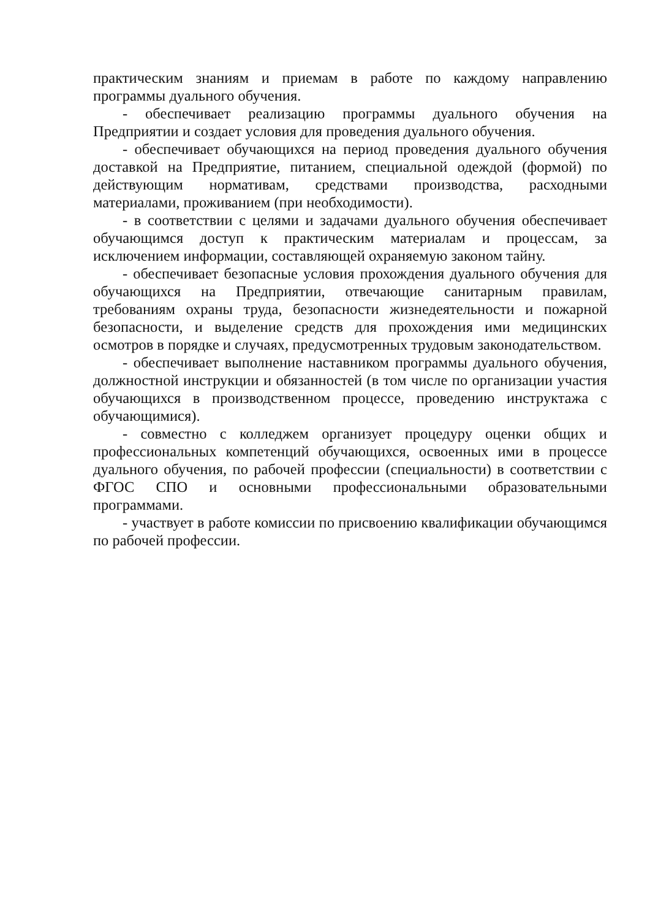практическим знаниям и приемам в работе по каждому направлению программы дуального обучения.
- обеспечивает реализацию программы дуального обучения на Предприятии и создает условия для проведения дуального обучения.
- обеспечивает обучающихся на период проведения дуального обучения доставкой на Предприятие, питанием, специальной одеждой (формой) по действующим нормативам, средствами производства, расходными материалами, проживанием (при необходимости).
- в соответствии с целями и задачами дуального обучения обеспечивает обучающимся доступ к практическим материалам и процессам, за исключением информации, составляющей охраняемую законом тайну.
- обеспечивает безопасные условия прохождения дуального обучения для обучающихся на Предприятии, отвечающие санитарным правилам, требованиям охраны труда, безопасности жизнедеятельности и пожарной безопасности, и выделение средств для прохождения ими медицинских осмотров в порядке и случаях, предусмотренных трудовым законодательством.
- обеспечивает выполнение наставником программы дуального обучения, должностной инструкции и обязанностей (в том числе по организации участия обучающихся в производственном процессе, проведению инструктажа с обучающимися).
- совместно с колледжем организует процедуру оценки общих и профессиональных компетенций обучающихся, освоенных ими в процессе дуального обучения, по рабочей профессии (специальности) в соответствии с ФГОС СПО и основными профессиональными образовательными программами.
- участвует в работе комиссии по присвоению квалификации обучающимся по рабочей профессии.